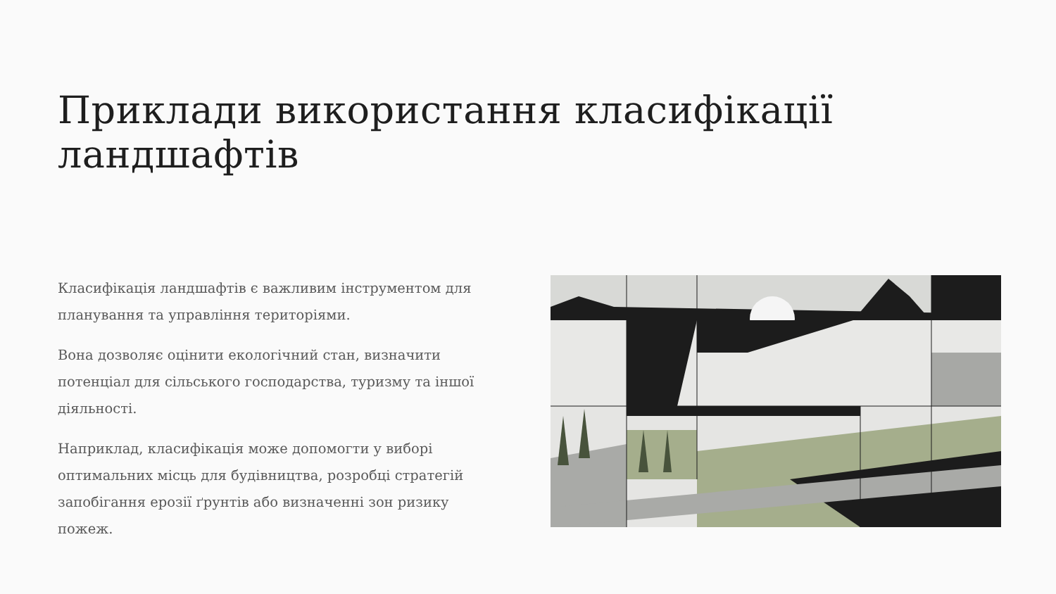Приклади використання класифікації ландшафтів
Класифікація ландшафтів є важливим інструментом для планування та управління територіями.
Вона дозволяє оцінити екологічний стан, визначити потенціал для сільського господарства, туризму та іншої діяльності.
Наприклад, класифікація може допомогти у виборі оптимальних місць для будівництва, розробці стратегій запобігання ерозії ґрунтів або визначенні зон ризику пожеж.